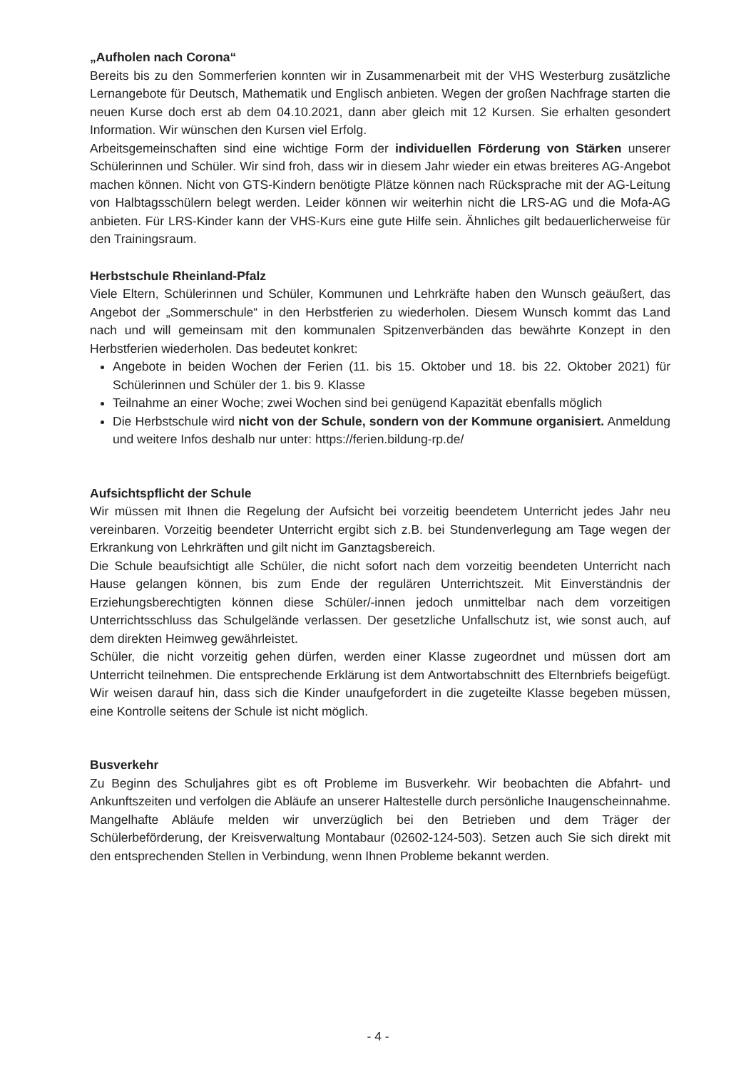„Aufholen nach Corona“
Bereits bis zu den Sommerferien konnten wir in Zusammenarbeit mit der VHS Westerburg zusätzliche Lernangebote für Deutsch, Mathematik und Englisch anbieten. Wegen der großen Nachfrage starten die neuen Kurse doch erst ab dem 04.10.2021, dann aber gleich mit 12 Kursen. Sie erhalten gesondert Information. Wir wünschen den Kursen viel Erfolg.
Arbeitsgemeinschaften sind eine wichtige Form der individuellen Förderung von Stärken unserer Schülerinnen und Schüler. Wir sind froh, dass wir in diesem Jahr wieder ein etwas breiteres AG-Angebot machen können. Nicht von GTS-Kindern benötigte Plätze können nach Rücksprache mit der AG-Leitung von Halbtagsschülern belegt werden. Leider können wir weiterhin nicht die LRS-AG und die Mofa-AG anbieten. Für LRS-Kinder kann der VHS-Kurs eine gute Hilfe sein. Ähnliches gilt bedauerlicherweise für den Trainingsraum.
Herbstschule Rheinland-Pfalz
Viele Eltern, Schülerinnen und Schüler, Kommunen und Lehrkräfte haben den Wunsch geäußert, das Angebot der „Sommerschule“ in den Herbstferien zu wiederholen. Diesem Wunsch kommt das Land nach und will gemeinsam mit den kommunalen Spitzenverbänden das bewährte Konzept in den Herbstferien wiederholen. Das bedeutet konkret:
Angebote in beiden Wochen der Ferien (11. bis 15. Oktober und 18. bis 22. Oktober 2021) für Schülerinnen und Schüler der 1. bis 9. Klasse
Teilnahme an einer Woche; zwei Wochen sind bei genügend Kapazität ebenfalls möglich
Die Herbstschule wird nicht von der Schule, sondern von der Kommune organisiert. Anmeldung und weitere Infos deshalb nur unter: https://ferien.bildung-rp.de/
Aufsichtspflicht der Schule
Wir müssen mit Ihnen die Regelung der Aufsicht bei vorzeitig beendetem Unterricht jedes Jahr neu vereinbaren. Vorzeitig beendeter Unterricht ergibt sich z.B. bei Stundenverlegung am Tage wegen der Erkrankung von Lehrkräften und gilt nicht im Ganztagsbereich.
Die Schule beaufsichtigt alle Schüler, die nicht sofort nach dem vorzeitig beendeten Unterricht nach Hause gelangen können, bis zum Ende der regulären Unterrichtszeit. Mit Einverständnis der Erziehungsberechtigten können diese Schüler/-innen jedoch unmittelbar nach dem vorzeitigen Unterrichtsschluss das Schulgelände verlassen. Der gesetzliche Unfallschutz ist, wie sonst auch, auf dem direkten Heimweg gewährleistet.
Schüler, die nicht vorzeitig gehen dürfen, werden einer Klasse zugeordnet und müssen dort am Unterricht teilnehmen. Die entsprechende Erklärung ist dem Antwortabschnitt des Elternbriefs beigefügt. Wir weisen darauf hin, dass sich die Kinder unaufgefordert in die zugeteilte Klasse begeben müssen, eine Kontrolle seitens der Schule ist nicht möglich.
Busverkehr
Zu Beginn des Schuljahres gibt es oft Probleme im Busverkehr. Wir beobachten die Abfahrt- und Ankunftszeiten und verfolgen die Abläufe an unserer Haltestelle durch persönliche Inaugenscheinnahme. Mangelhafte Abläufe melden wir unverzüglich bei den Betrieben und dem Träger der Schülerbeförderung, der Kreisverwaltung Montabaur (02602-124-503). Setzen auch Sie sich direkt mit den entsprechenden Stellen in Verbindung, wenn Ihnen Probleme bekannt werden.
- 4 -